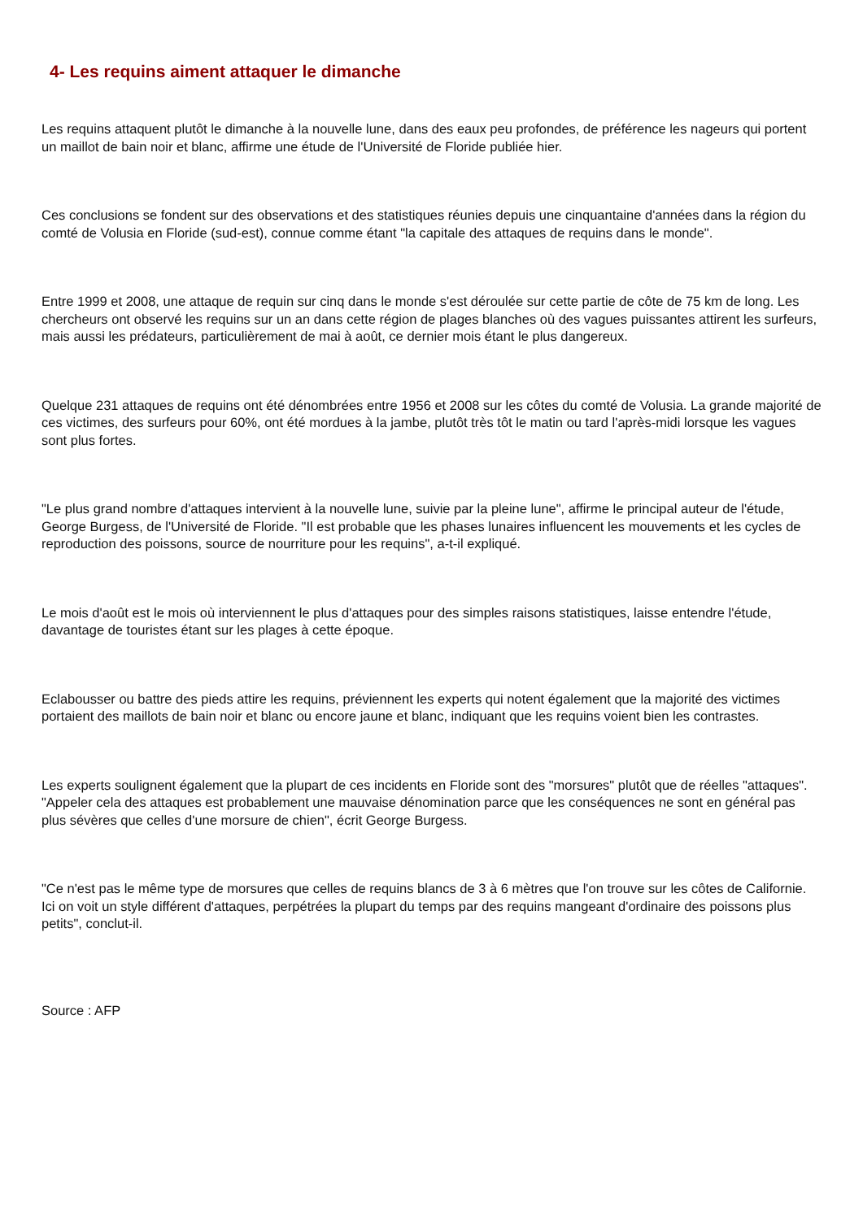4- Les requins aiment attaquer le dimanche
Les requins attaquent plutôt le dimanche à la nouvelle lune, dans des eaux peu profondes, de préférence les nageurs qui portent un maillot de bain noir et blanc, affirme une étude de l'Université de Floride publiée hier.
Ces conclusions se fondent sur des observations et des statistiques réunies depuis une cinquantaine d'années dans la région du comté de Volusia en Floride (sud-est), connue comme étant "la capitale des attaques de requins dans le monde".
Entre 1999 et 2008, une attaque de requin sur cinq dans le monde s'est déroulée sur cette partie de côte de 75 km de long. Les chercheurs ont observé les requins sur un an dans cette région de plages blanches où des vagues puissantes attirent les surfeurs, mais aussi les prédateurs, particulièrement de mai à août, ce dernier mois étant le plus dangereux.
Quelque 231 attaques de requins ont été dénombrées entre 1956 et 2008 sur les côtes du comté de Volusia. La grande majorité de ces victimes, des surfeurs pour 60%, ont été mordues à la jambe, plutôt très tôt le matin ou tard l'après-midi lorsque les vagues sont plus fortes.
"Le plus grand nombre d'attaques intervient à la nouvelle lune, suivie par la pleine lune", affirme le principal auteur de l'étude, George Burgess, de l'Université de Floride. "Il est probable que les phases lunaires influencent les mouvements et les cycles de reproduction des poissons, source de nourriture pour les requins", a-t-il expliqué.
Le mois d'août est le mois où interviennent le plus d'attaques pour des simples raisons statistiques, laisse entendre l'étude, davantage de touristes étant sur les plages à cette époque.
Eclabousser ou battre des pieds attire les requins, préviennent les experts qui notent également que la majorité des victimes portaient des maillots de bain noir et blanc ou encore jaune et blanc, indiquant que les requins voient bien les contrastes.
Les experts soulignent également que la plupart de ces incidents en Floride sont des "morsures" plutôt que de réelles "attaques". "Appeler cela des attaques est probablement une mauvaise dénomination parce que les conséquences ne sont en général pas plus sévères que celles d'une morsure de chien", écrit George Burgess.
"Ce n'est pas le même type de morsures que celles de requins blancs de 3 à 6 mètres que l'on trouve sur les côtes de Californie. Ici on voit un style différent d'attaques, perpétrées la plupart du temps par des requins mangeant d'ordinaire des poissons plus petits", conclut-il.
Source : AFP